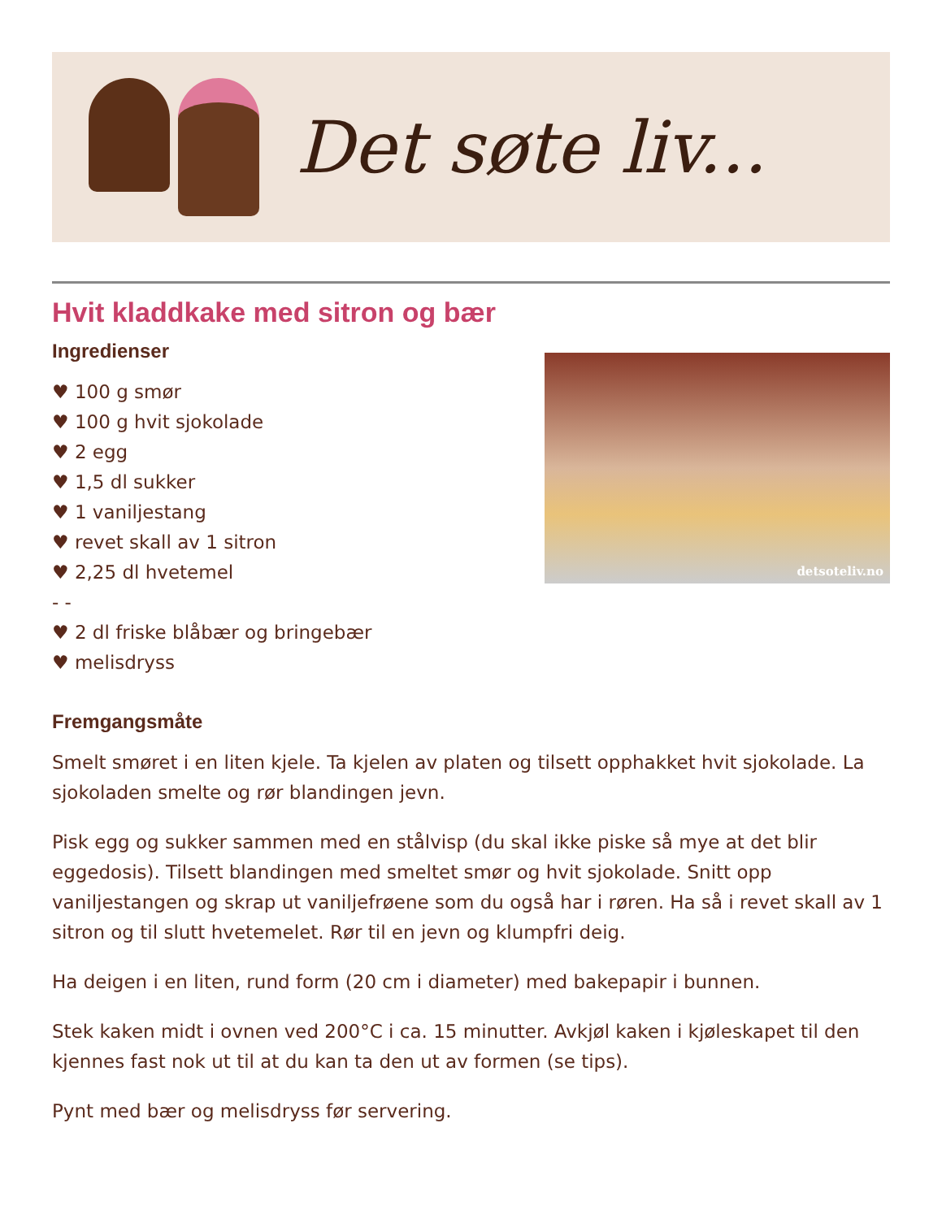Det søte liv...
Hvit kladdkake med sitron og bær
Ingredienser
♥ 100 g smør
♥ 100 g hvit sjokolade
♥ 2 egg
♥ 1,5 dl sukker
♥ 1 vaniljestang
♥ revet skall av 1 sitron
♥ 2,25 dl hvetemel
- -
♥ 2 dl friske blåbær og bringebær
♥ melisdryss
detsoteliv.no
Fremgangsmåte
Smelt smøret i en liten kjele. Ta kjelen av platen og tilsett opphakket hvit sjokolade. La sjokoladen smelte og rør blandingen jevn.
Pisk egg og sukker sammen med en stålvisp (du skal ikke piske så mye at det blir eggedosis). Tilsett blandingen med smeltet smør og hvit sjokolade. Snitt opp vaniljestangen og skrap ut vaniljefrøene som du også har i røren. Ha så i revet skall av 1 sitron og til slutt hvetemelet. Rør til en jevn og klumpfri deig.
Ha deigen i en liten, rund form (20 cm i diameter) med bakepapir i bunnen.
Stek kaken midt i ovnen ved 200°C i ca. 15 minutter. Avkjøl kaken i kjøleskapet til den kjennes fast nok ut til at du kan ta den ut av formen (se tips).
Pynt med bær og melisdryss før servering.